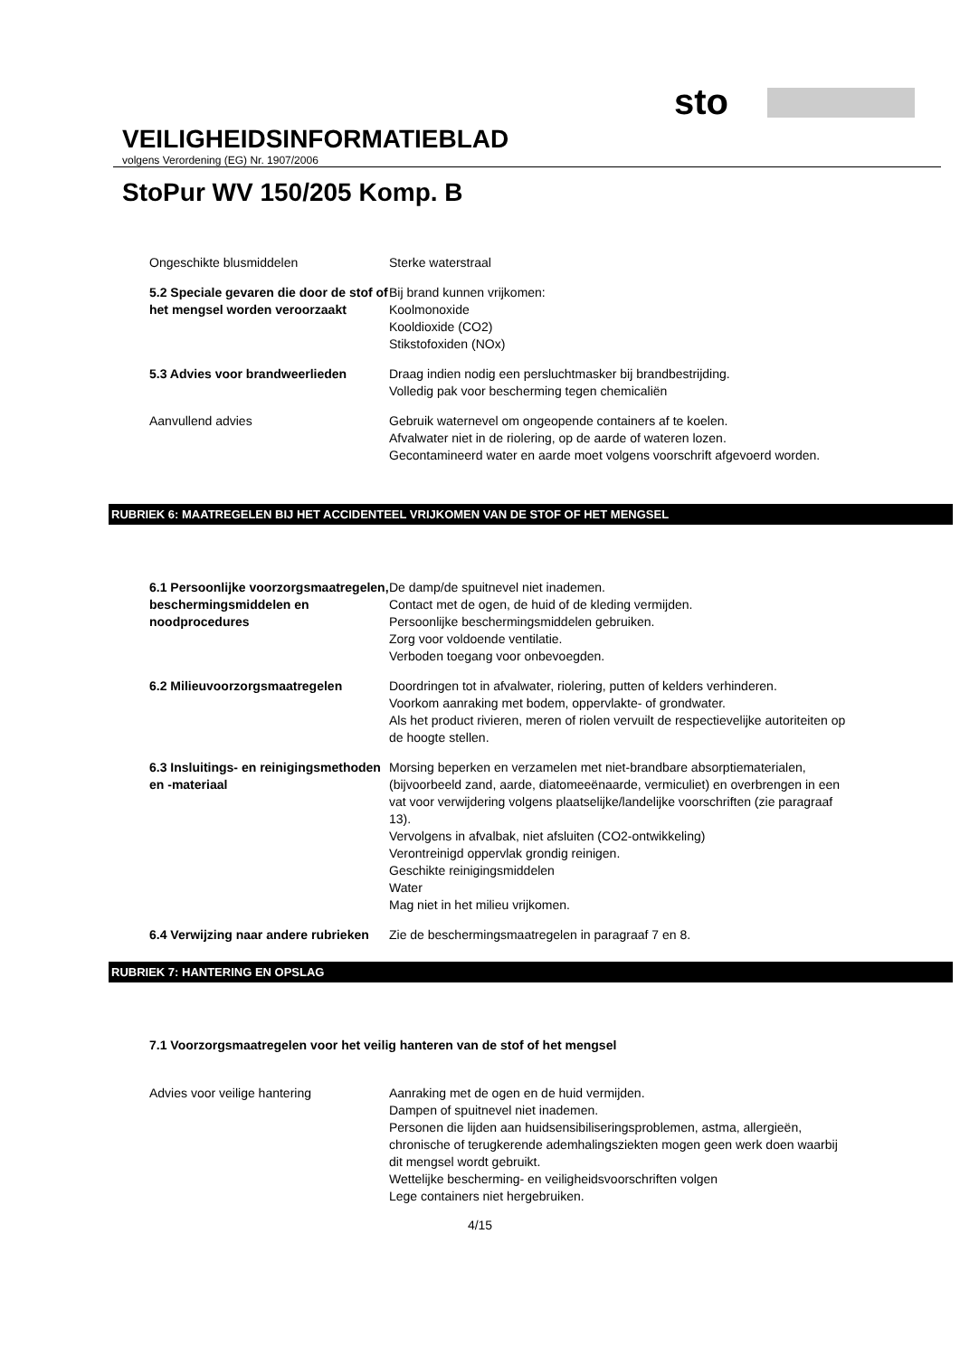sto
VEILIGHEIDSINFORMATIEBLAD
volgens Verordening (EG) Nr. 1907/2006
StoPur WV 150/205 Komp. B
Ongeschikte blusmiddelen Sterke waterstraal
5.2 Speciale gevaren die door de stof of het mengsel worden veroorzaakt
Bij brand kunnen vrijkomen:
Koolmonoxide
Kooldioxide (CO2)
Stikstofoxiden (NOx)
5.3 Advies voor brandweerlieden Draag indien nodig een persluchtmasker bij brandbestrijding.
Volledig pak voor bescherming tegen chemicaliën
Aanvullend advies Gebruik waternevel om ongeopende containers af te koelen.
Afvalwater niet in de riolering, op de aarde of wateren lozen.
Gecontamineerd water en aarde moet volgens voorschrift afgevoerd worden.
RUBRIEK 6: MAATREGELEN BIJ HET ACCIDENTEEL VRIJKOMEN VAN DE STOF OF HET MENGSEL
6.1 Persoonlijke voorzorgsmaatregelen, beschermingsmiddelen en noodprocedures
De damp/de spuitnevel niet inademen.
Contact met de ogen, de huid of de kleding vermijden.
Persoonlijke beschermingsmiddelen gebruiken.
Zorg voor voldoende ventilatie.
Verboden toegang voor onbevoegden.
6.2 Milieuvoorzorgsmaatregelen Doordringen tot in afvalwater, riolering, putten of kelders verhinderen.
Voorkom aanraking met bodem, oppervlakte- of grondwater.
Als het product rivieren, meren of riolen vervuilt de respectievelijke autoriteiten op de hoogte stellen.
6.3 Insluitings- en reinigingsmethoden en -materiaal
Morsing beperken en verzamelen met niet-brandbare absorptiematerialen, (bijvoorbeeld zand, aarde, diatomeeënaarde, vermiculiet) en overbrengen in een vat voor verwijdering volgens plaatselijke/landelijke voorschriften (zie paragraaf 13).
Vervolgens in afvalbak, niet afsluiten (CO2-ontwikkeling)
Verontreinigd oppervlak grondig reinigen.
Geschikte reinigingsmiddelen
Water
Mag niet in het milieu vrijkomen.
6.4 Verwijzing naar andere rubrieken
Zie de beschermingsmaatregelen in paragraaf 7 en 8.
RUBRIEK 7: HANTERING EN OPSLAG
7.1 Voorzorgsmaatregelen voor het veilig hanteren van de stof of het mengsel
Advies voor veilige hantering Aanraking met de ogen en de huid vermijden.
Dampen of spuitnevel niet inademen.
Personen die lijden aan huidsensibiliseringsproblemen, astma, allergieën, chronische of terugkerende ademhalingsziekten mogen geen werk doen waarbij dit mengsel wordt gebruikt.
Wettelijke bescherming- en veiligheidsvoorschriften volgen
Lege containers niet hergebruiken.
4/15